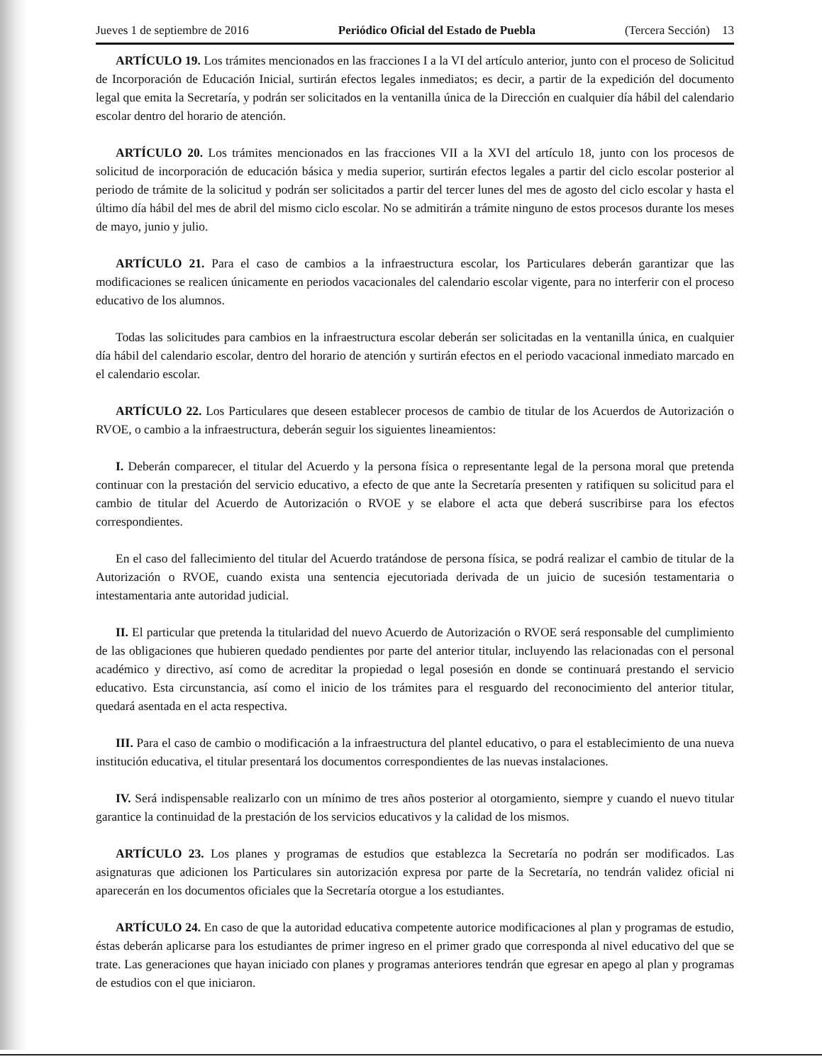Jueves 1 de septiembre de 2016 Periódico Oficial del Estado de Puebla (Tercera Sección) 13
ARTÍCULO 19. Los trámites mencionados en las fracciones I a la VI del artículo anterior, junto con el proceso de Solicitud de Incorporación de Educación Inicial, surtirán efectos legales inmediatos; es decir, a partir de la expedición del documento legal que emita la Secretaría, y podrán ser solicitados en la ventanilla única de la Dirección en cualquier día hábil del calendario escolar dentro del horario de atención.
ARTÍCULO 20. Los trámites mencionados en las fracciones VII a la XVI del artículo 18, junto con los procesos de solicitud de incorporación de educación básica y media superior, surtirán efectos legales a partir del ciclo escolar posterior al periodo de trámite de la solicitud y podrán ser solicitados a partir del tercer lunes del mes de agosto del ciclo escolar y hasta el último día hábil del mes de abril del mismo ciclo escolar. No se admitirán a trámite ninguno de estos procesos durante los meses de mayo, junio y julio.
ARTÍCULO 21. Para el caso de cambios a la infraestructura escolar, los Particulares deberán garantizar que las modificaciones se realicen únicamente en periodos vacacionales del calendario escolar vigente, para no interferir con el proceso educativo de los alumnos.
Todas las solicitudes para cambios en la infraestructura escolar deberán ser solicitadas en la ventanilla única, en cualquier día hábil del calendario escolar, dentro del horario de atención y surtirán efectos en el periodo vacacional inmediato marcado en el calendario escolar.
ARTÍCULO 22. Los Particulares que deseen establecer procesos de cambio de titular de los Acuerdos de Autorización o RVOE, o cambio a la infraestructura, deberán seguir los siguientes lineamientos:
I. Deberán comparecer, el titular del Acuerdo y la persona física o representante legal de la persona moral que pretenda continuar con la prestación del servicio educativo, a efecto de que ante la Secretaría presenten y ratifiquen su solicitud para el cambio de titular del Acuerdo de Autorización o RVOE y se elabore el acta que deberá suscribirse para los efectos correspondientes.
En el caso del fallecimiento del titular del Acuerdo tratándose de persona física, se podrá realizar el cambio de titular de la Autorización o RVOE, cuando exista una sentencia ejecutoriada derivada de un juicio de sucesión testamentaria o intestamentaria ante autoridad judicial.
II. El particular que pretenda la titularidad del nuevo Acuerdo de Autorización o RVOE será responsable del cumplimiento de las obligaciones que hubieren quedado pendientes por parte del anterior titular, incluyendo las relacionadas con el personal académico y directivo, así como de acreditar la propiedad o legal posesión en donde se continuará prestando el servicio educativo. Esta circunstancia, así como el inicio de los trámites para el resguardo del reconocimiento del anterior titular, quedará asentada en el acta respectiva.
III. Para el caso de cambio o modificación a la infraestructura del plantel educativo, o para el establecimiento de una nueva institución educativa, el titular presentará los documentos correspondientes de las nuevas instalaciones.
IV. Será indispensable realizarlo con un mínimo de tres años posterior al otorgamiento, siempre y cuando el nuevo titular garantice la continuidad de la prestación de los servicios educativos y la calidad de los mismos.
ARTÍCULO 23. Los planes y programas de estudios que establezca la Secretaría no podrán ser modificados. Las asignaturas que adicionen los Particulares sin autorización expresa por parte de la Secretaría, no tendrán validez oficial ni aparecerán en los documentos oficiales que la Secretaría otorgue a los estudiantes.
ARTÍCULO 24. En caso de que la autoridad educativa competente autorice modificaciones al plan y programas de estudio, éstas deberán aplicarse para los estudiantes de primer ingreso en el primer grado que corresponda al nivel educativo del que se trate. Las generaciones que hayan iniciado con planes y programas anteriores tendrán que egresar en apego al plan y programas de estudios con el que iniciaron.